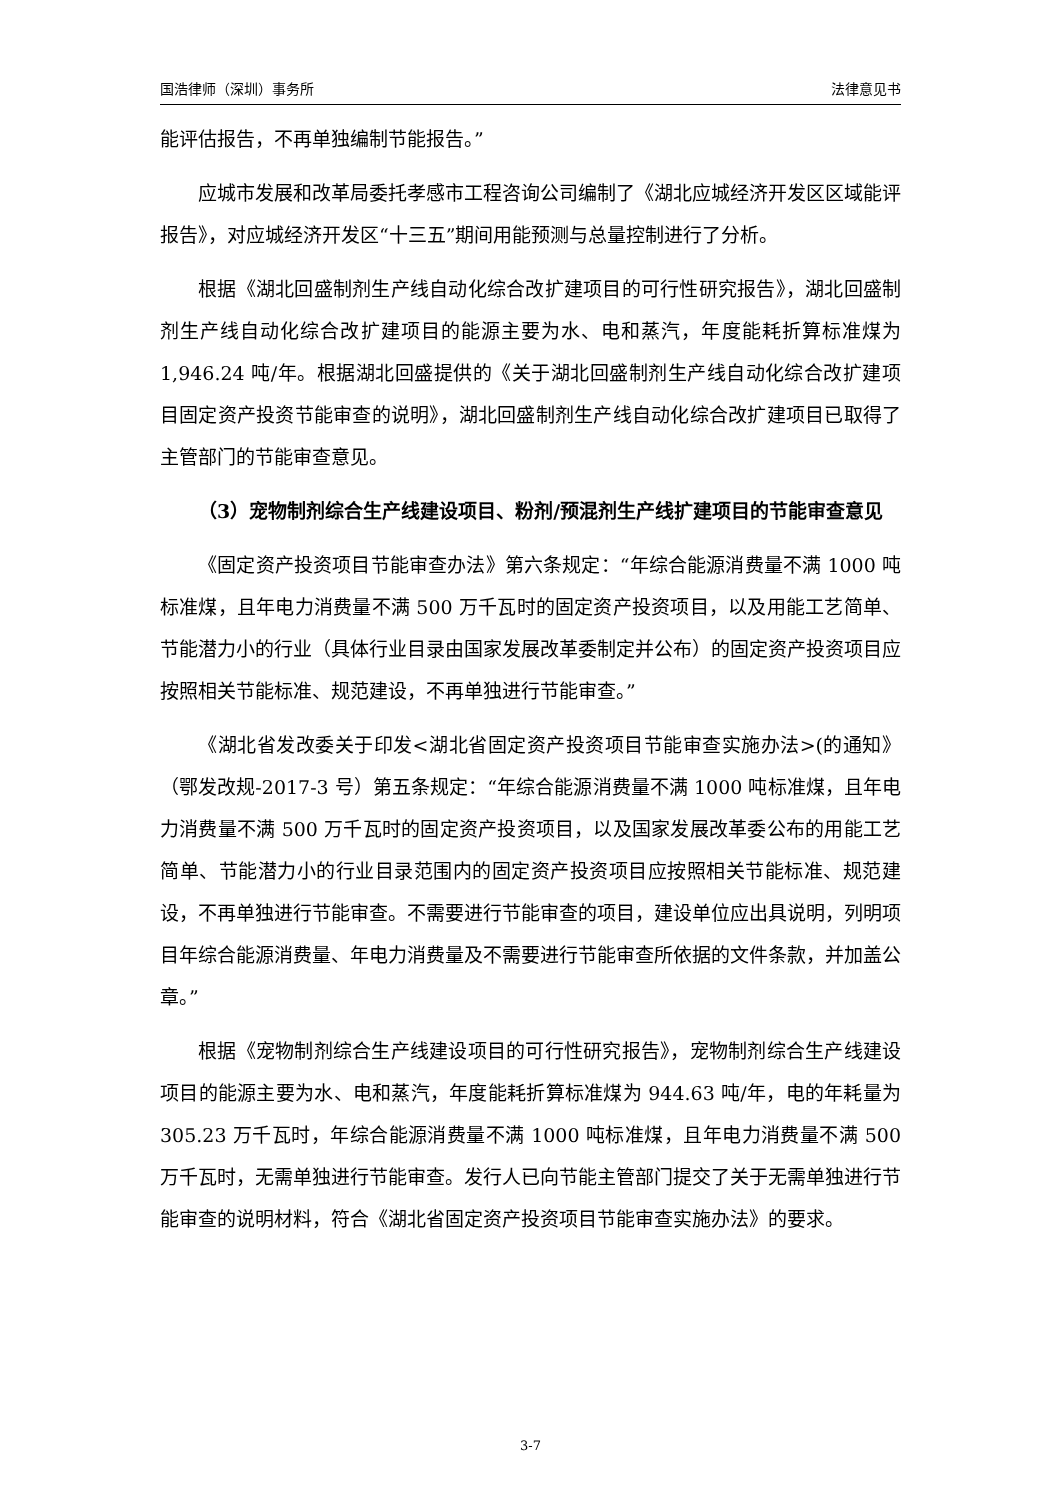国浩律师（深圳）事务所 法律意见书
能评估报告，不再单独编制节能报告。”
应城市发展和改革局委托孝感市工程咨询公司编制了《湖北应城经济开发区区域能评报告》，对应城经济开发区“十三五”期间用能预测与总量控制进行了分析。
根据《湖北回盛制剂生产线自动化综合改扩建项目的可行性研究报告》，湖北回盛制剂生产线自动化综合改扩建项目的能源主要为水、电和蒸汽，年度能耗折算标准煤为 1,946.24 吨/年。根据湖北回盛提供的《关于湖北回盛制剂生产线自动化综合改扩建项目固定资产投资节能审查的说明》，湖北回盛制剂生产线自动化综合改扩建项目已取得了主管部门的节能审查意见。
（3）宠物制剂综合生产线建设项目、粉剂/预混剂生产线扩建项目的节能审查意见
《固定资产投资项目节能审查办法》第六条规定：“年综合能源消费量不满 1000 吨标准煤，且年电力消费量不满 500 万千瓦时的固定资产投资项目，以及用能工艺简单、节能潜力小的行业（具体行业目录由国家发展改革委制定并公布）的固定资产投资项目应按照相关节能标准、规范建设，不再单独进行节能审查。”
《湖北省发改委关于印发<湖北省固定资产投资项目节能审查实施办法>(的通知》（鄂发改规-2017-3 号）第五条规定：“年综合能源消费量不满 1000 吨标准煤，且年电力消费量不满 500 万千瓦时的固定资产投资项目，以及国家发展改革委公布的用能工艺简单、节能潜力小的行业目录范围内的固定资产投资项目应按照相关节能标准、规范建设，不再单独进行节能审查。不需要进行节能审查的项目，建设单位应出具说明，列明项目年综合能源消费量、年电力消费量及不需要进行节能审查所依据的文件条款，并加盖公章。”
根据《宠物制剂综合生产线建设项目的可行性研究报告》，宠物制剂综合生产线建设项目的能源主要为水、电和蒸汽，年度能耗折算标准煤为 944.63 吨/年，电的年耗量为 305.23 万千瓦时，年综合能源消费量不满 1000 吨标准煤，且年电力消费量不满 500 万千瓦时，无需单独进行节能审查。发行人已向节能主管部门提交了关于无需单独进行节能审查的说明材料，符合《湖北省固定资产投资项目节能审查实施办法》的要求。
3-7